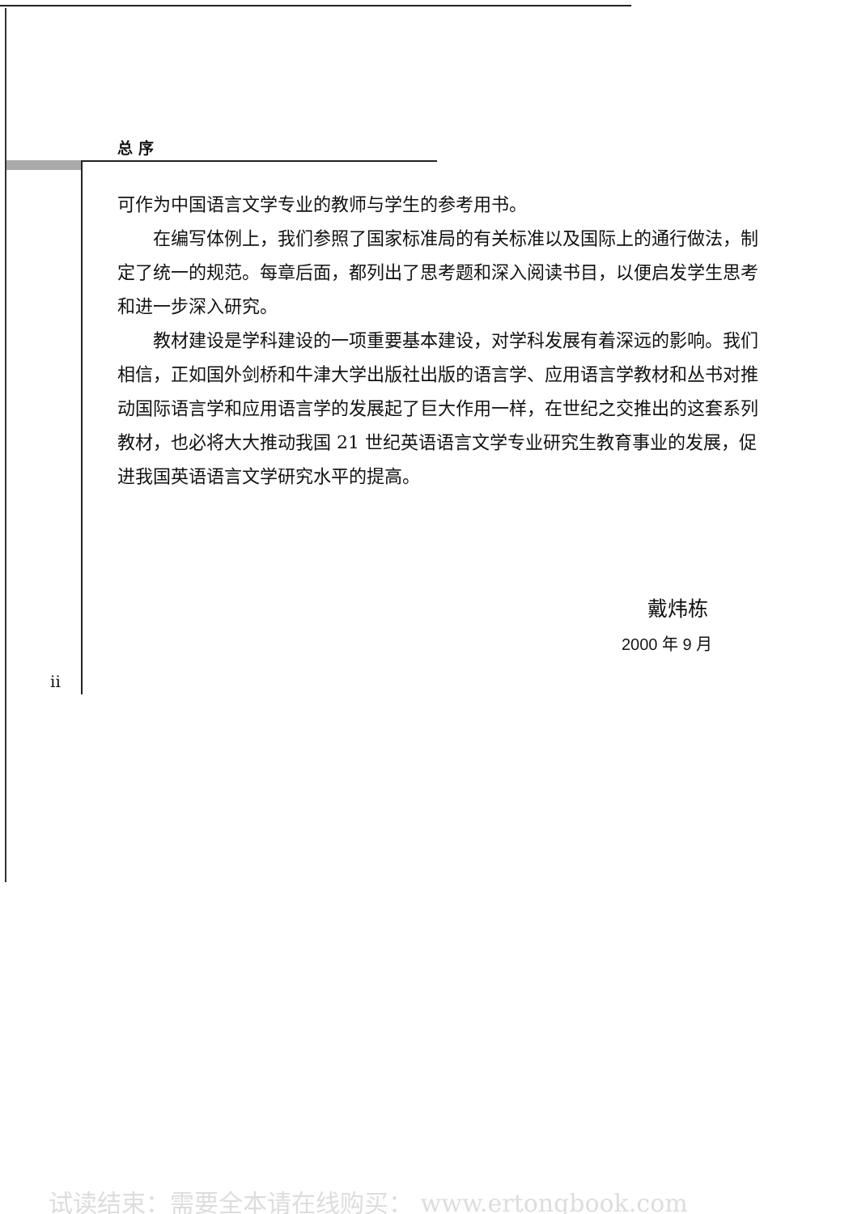总 序
可作为中国语言文学专业的教师与学生的参考用书。
在编写体例上，我们参照了国家标准局的有关标准以及国际上的通行做法，制定了统一的规范。每章后面，都列出了思考题和深入阅读书目，以便启发学生思考和进一步深入研究。
教材建设是学科建设的一项重要基本建设，对学科发展有着深远的影响。我们相信，正如国外剑桥和牛津大学出版社出版的语言学、应用语言学教材和丛书对推动国际语言学和应用语言学的发展起了巨大作用一样，在世纪之交推出的这套系列教材，也必将大大推动我国 21 世纪英语语言文学专业研究生教育事业的发展，促进我国英语语言文学研究水平的提高。
戴炜栋
2000 年 9 月
ii
试读结束：需要全本请在线购买： www.ertongbook.com